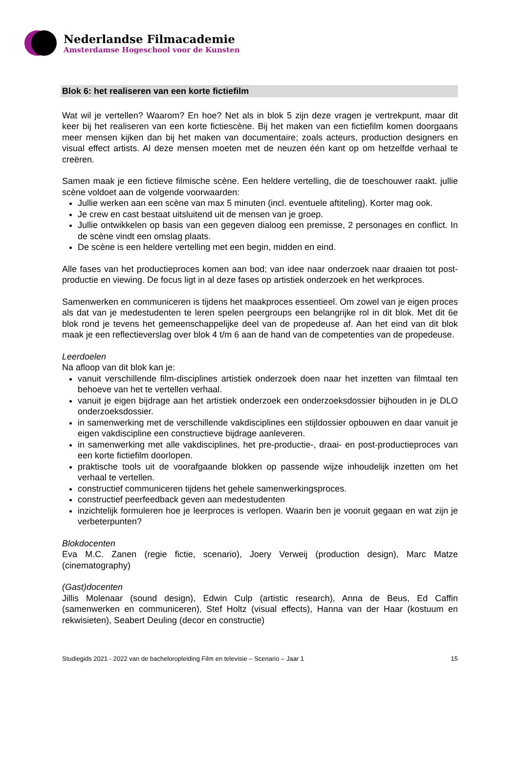Nederlandse Filmacademie
Amsterdamse Hogeschool voor de Kunsten
Blok 6: het realiseren van een korte fictiefilm
Wat wil je vertellen? Waarom? En hoe? Net als in blok 5 zijn deze vragen je vertrekpunt, maar dit keer bij het realiseren van een korte fictiescène. Bij het maken van een fictiefilm komen doorgaans meer mensen kijken dan bij het maken van documentaire; zoals acteurs, production designers en visual effect artists. Al deze mensen moeten met de neuzen één kant op om hetzelfde verhaal te creëren.
Samen maak je een fictieve filmische scène. Een heldere vertelling, die de toeschouwer raakt. jullie scène voldoet aan de volgende voorwaarden:
Jullie werken aan een scène van max 5 minuten (incl. eventuele aftiteling). Korter mag ook.
Je crew en cast bestaat uitsluitend uit de mensen van je groep.
Jullie ontwikkelen op basis van een gegeven dialoog een premisse, 2 personages en conflict. In de scène vindt een omslag plaats.
De scène is een heldere vertelling met een begin, midden en eind.
Alle fases van het productieproces komen aan bod; van idee naar onderzoek naar draaien tot post-productie en viewing. De focus ligt in al deze fases op artistiek onderzoek en het werkproces.
Samenwerken en communiceren is tijdens het maakproces essentieel. Om zowel van je eigen proces als dat van je medestudenten te leren spelen peergroups een belangrijke rol in dit blok. Met dit 6e blok rond je tevens het gemeenschappelijke deel van de propedeuse af. Aan het eind van dit blok maak je een reflectieverslag over blok 4 t/m 6 aan de hand van de competenties van de propedeuse.
Leerdoelen
Na afloop van dit blok kan je:
vanuit verschillende film-disciplines artistiek onderzoek doen naar het inzetten van filmtaal ten behoeve van het te vertellen verhaal.
vanuit je eigen bijdrage aan het artistiek onderzoek een onderzoeksdossier bijhouden in je DLO onderzoeksdossier.
in samenwerking met de verschillende vakdisciplines een stijldossier opbouwen en daar vanuit je eigen vakdiscipline een constructieve bijdrage aanleveren.
in samenwerking met alle vakdisciplines, het pre-productie-, draai- en post-productieproces van een korte fictiefilm doorlopen.
praktische tools uit de voorafgaande blokken op passende wijze inhoudelijk inzetten om het verhaal te vertellen.
constructief communiceren tijdens het gehele samenwerkingsproces.
constructief peerfeedback geven aan medestudenten
inzichtelijk formuleren hoe je leerproces is verlopen. Waarin ben je vooruit gegaan en wat zijn je verbeterpunten?
Blokdocenten
Eva M.C. Zanen (regie fictie, scenario), Joery Verweij (production design), Marc Matze (cinematography)
(Gast)docenten
Jillis Molenaar (sound design), Edwin Culp (artistic research), Anna de Beus, Ed Caffin (samenwerken en communiceren), Stef Holtz (visual effects), Hanna van der Haar (kostuum en rekwisieten), Seabert Deuling (decor en constructie)
Studiegids 2021 - 2022 van de bacheloropleiding Film en televisie – Scenario – Jaar 1 15